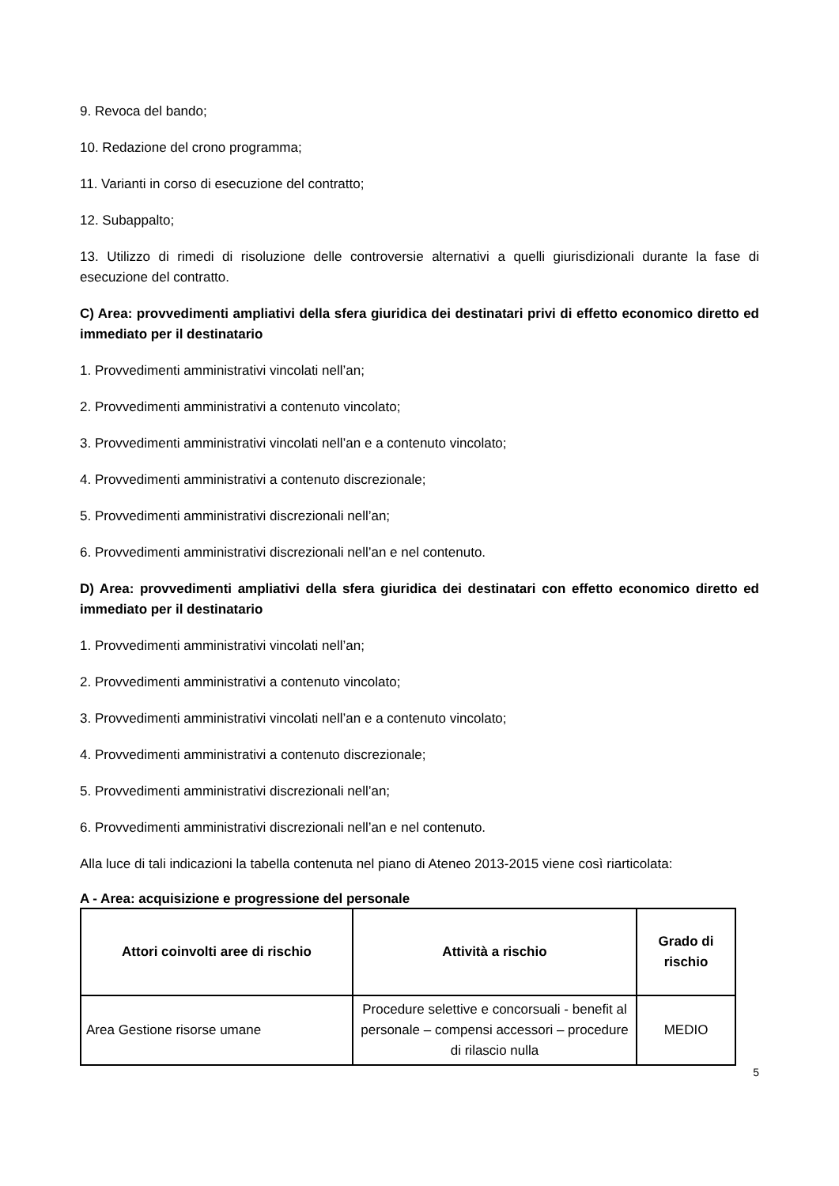9. Revoca del bando;
10. Redazione del crono programma;
11. Varianti in corso di esecuzione del contratto;
12. Subappalto;
13. Utilizzo di rimedi di risoluzione delle controversie alternativi a quelli giurisdizionali durante la fase di esecuzione del contratto.
C) Area: provvedimenti ampliativi della sfera giuridica dei destinatari privi di effetto economico diretto ed immediato per il destinatario
1. Provvedimenti amministrativi vincolati nell’an;
2. Provvedimenti amministrativi a contenuto vincolato;
3. Provvedimenti amministrativi vincolati nell’an e a contenuto vincolato;
4. Provvedimenti amministrativi a contenuto discrezionale;
5. Provvedimenti amministrativi discrezionali nell’an;
6. Provvedimenti amministrativi discrezionali nell’an e nel contenuto.
D) Area: provvedimenti ampliativi della sfera giuridica dei destinatari con effetto economico diretto ed immediato per il destinatario
1. Provvedimenti amministrativi vincolati nell’an;
2. Provvedimenti amministrativi a contenuto vincolato;
3. Provvedimenti amministrativi vincolati nell’an e a contenuto vincolato;
4. Provvedimenti amministrativi a contenuto discrezionale;
5. Provvedimenti amministrativi discrezionali nell’an;
6. Provvedimenti amministrativi discrezionali nell’an e nel contenuto.
Alla luce di tali indicazioni la tabella contenuta nel piano di Ateneo 2013-2015 viene così riarticolata:
A - Area: acquisizione e progressione del personale
| Attori coinvolti aree di rischio | Attività a rischio | Grado di rischio |
| --- | --- | --- |
| Area Gestione risorse umane | Procedure selettive e concorsuali - benefit al personale – compensi accessori – procedure di rilascio nulla | MEDIO |
5